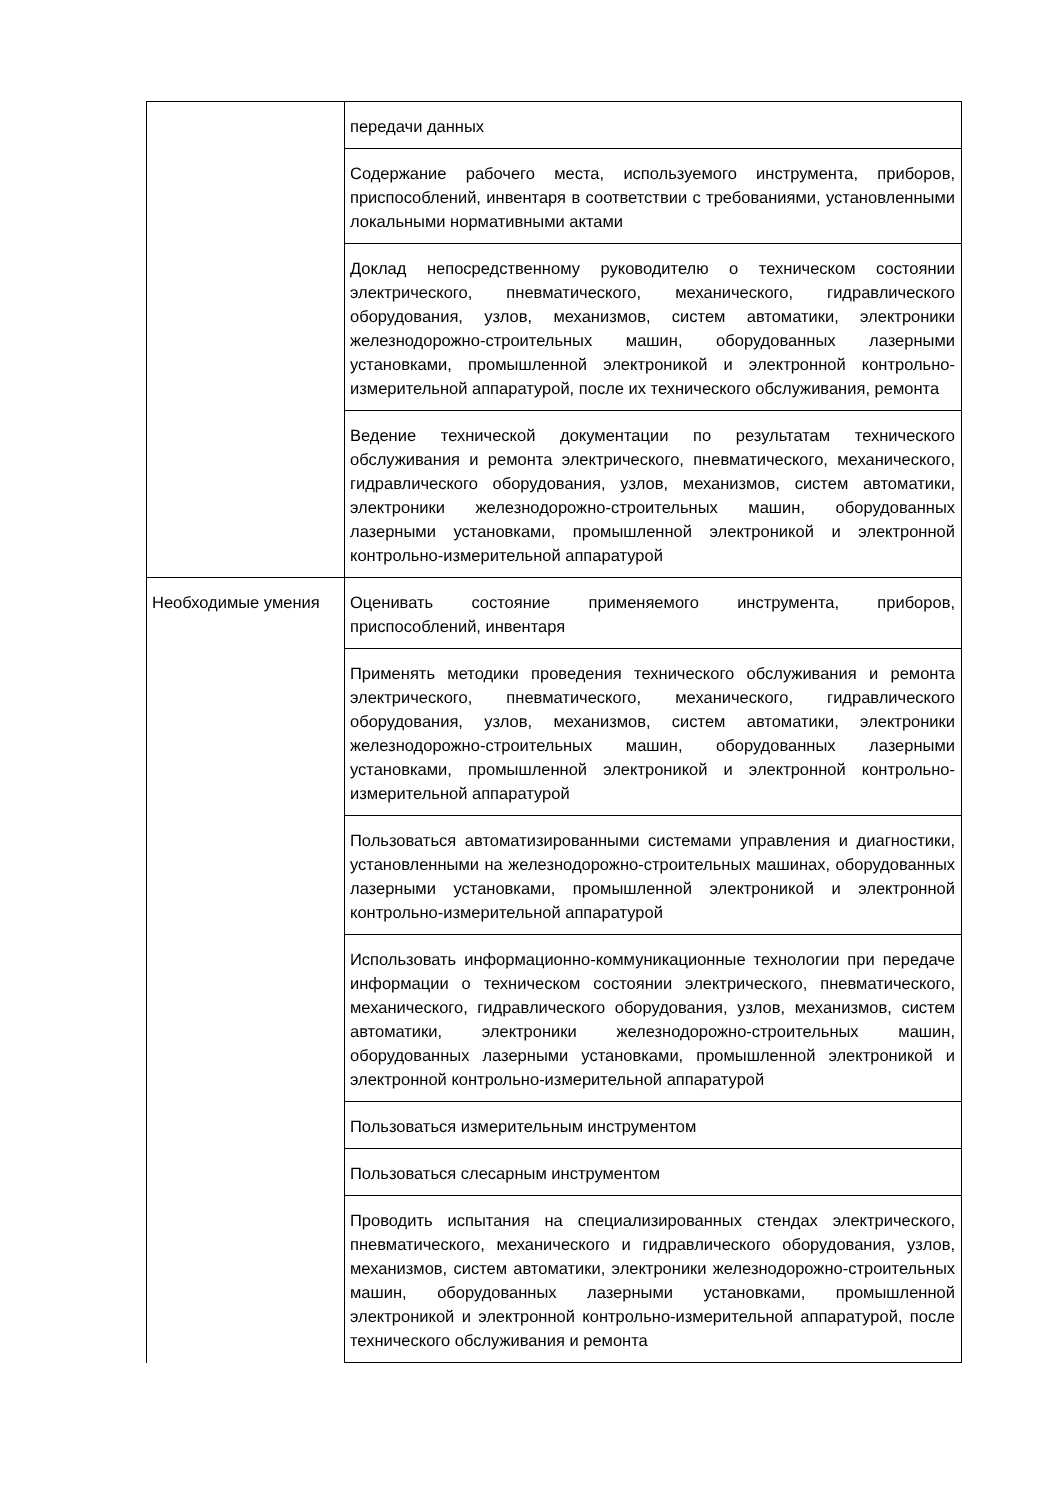| | передачи данных |
| | Содержание рабочего места, используемого инструмента, приборов, приспособлений, инвентаря в соответствии с требованиями, установленными локальными нормативными актами |
| | Доклад непосредственному руководителю о техническом состоянии электрического, пневматического, механического, гидравлического оборудования, узлов, механизмов, систем автоматики, электроники железнодорожно-строительных машин, оборудованных лазерными установками, промышленной электроникой и электронной контрольно-измерительной аппаратурой, после их технического обслуживания, ремонта |
| | Ведение технической документации по результатам технического обслуживания и ремонта электрического, пневматического, механического, гидравлического оборудования, узлов, механизмов, систем автоматики, электроники железнодорожно-строительных машин, оборудованных лазерными установками, промышленной электроникой и электронной контрольно-измерительной аппаратурой |
| Необходимые умения | Оценивать состояние применяемого инструмента, приборов, приспособлений, инвентаря |
| | Применять методики проведения технического обслуживания и ремонта электрического, пневматического, механического, гидравлического оборудования, узлов, механизмов, систем автоматики, электроники железнодорожно-строительных машин, оборудованных лазерными установками, промышленной электроникой и электронной контрольно-измерительной аппаратурой |
| | Пользоваться автоматизированными системами управления и диагностики, установленными на железнодорожно-строительных машинах, оборудованных лазерными установками, промышленной электроникой и электронной контрольно-измерительной аппаратурой |
| | Использовать информационно-коммуникационные технологии при передаче информации о техническом состоянии электрического, пневматического, механического, гидравлического оборудования, узлов, механизмов, систем автоматики, электроники железнодорожно-строительных машин, оборудованных лазерными установками, промышленной электроникой и электронной контрольно-измерительной аппаратурой |
| | Пользоваться измерительным инструментом |
| | Пользоваться слесарным инструментом |
| | Проводить испытания на специализированных стендах электрического, пневматического, механического и гидравлического оборудования, узлов, механизмов, систем автоматики, электроники железнодорожно-строительных машин, оборудованных лазерными установками, промышленной электроникой и электронной контрольно-измерительной аппаратурой, после технического обслуживания и ремонта |